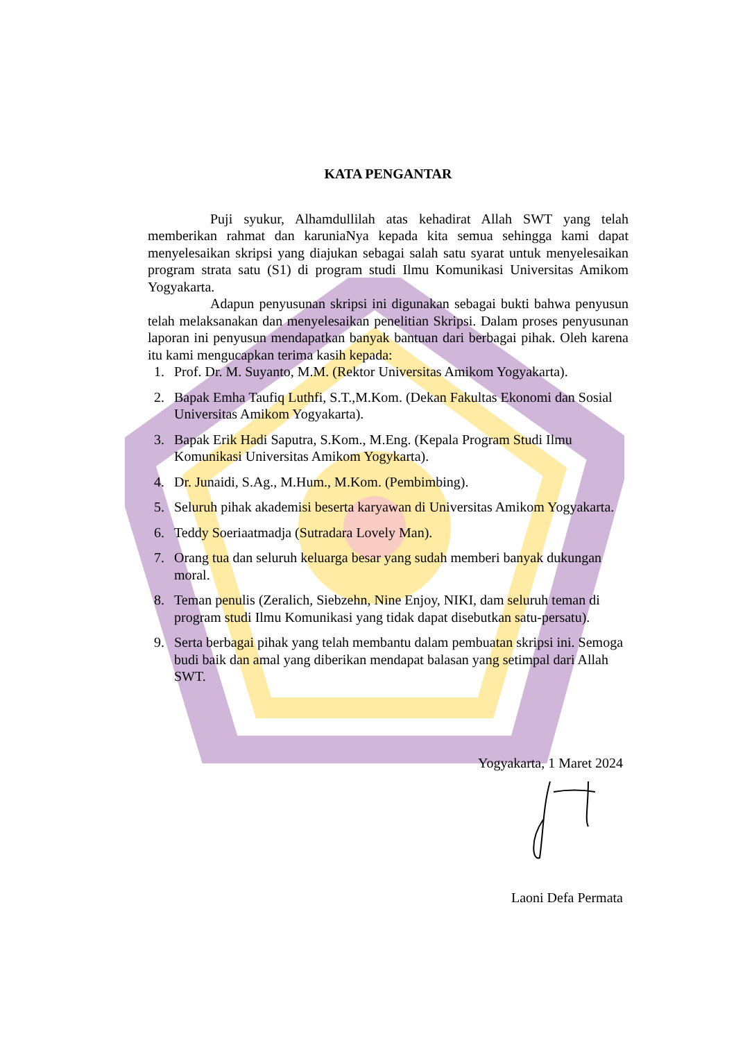KATA PENGANTAR
Puji syukur, Alhamdullilah atas kehadirat Allah SWT yang telah memberikan rahmat dan karuniaNya kepada kita semua sehingga kami dapat menyelesaikan skripsi yang diajukan sebagai salah satu syarat untuk menyelesaikan program strata satu (S1) di program studi Ilmu Komunikasi Universitas Amikom Yogyakarta.
Adapun penyusunan skripsi ini digunakan sebagai bukti bahwa penyusun telah melaksanakan dan menyelesaikan penelitian Skripsi. Dalam proses penyusunan laporan ini penyusun mendapatkan banyak bantuan dari berbagai pihak. Oleh karena itu kami mengucapkan terima kasih kepada:
1. Prof. Dr. M. Suyanto, M.M. (Rektor Universitas Amikom Yogyakarta).
2. Bapak Emha Taufiq Luthfi, S.T.,M.Kom. (Dekan Fakultas Ekonomi dan Sosial Universitas Amikom Yogyakarta).
3. Bapak Erik Hadi Saputra, S.Kom., M.Eng. (Kepala Program Studi Ilmu Komunikasi Universitas Amikom Yogykarta).
4. Dr. Junaidi, S.Ag., M.Hum., M.Kom. (Pembimbing).
5. Seluruh pihak akademisi beserta karyawan di Universitas Amikom Yogyakarta.
6. Teddy Soeriaatmadja (Sutradara Lovely Man).
7. Orang tua dan seluruh keluarga besar yang sudah memberi banyak dukungan moral.
8. Teman penulis (Zeralich, Siebzehn, Nine Enjoy, NIKI, dam seluruh teman di program studi Ilmu Komunikasi yang tidak dapat disebutkan satu-persatu).
9. Serta berbagai pihak yang telah membantu dalam pembuatan skripsi ini. Semoga budi baik dan amal yang diberikan mendapat balasan yang setimpal dari Allah SWT.
Yogyakarta, 1 Maret 2024
Laoni Defa Permata